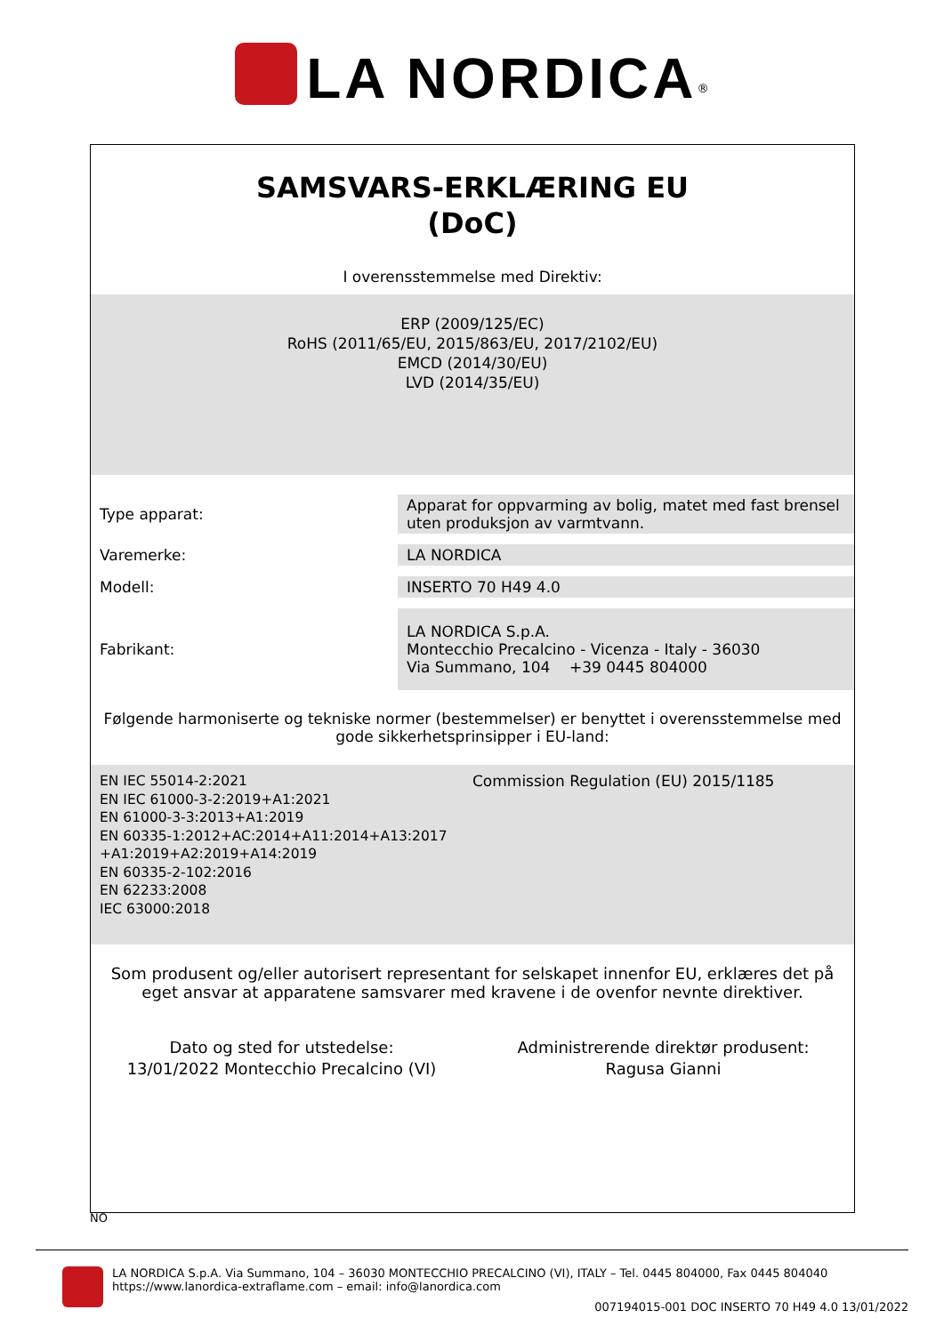LA NORDICA<sup>®</sup>
SAMSVARS-ERKLÆRING EU
(DoC)
I overensstemmelse med Direktiv:
ERP (2009/125/EC)
RoHS (2011/65/EU, 2015/863/EU, 2017/2102/EU)
EMCD (2014/30/EU)
LVD (2014/35/EU)
| Type apparat: | Apparat for oppvarming av bolig, matet med fast brensel uten produksjon av varmtvann. |
| Varemerke: | LA NORDICA |
| Modell: | INSERTO 70 H49 4.0 |
| Fabrikant: | LA NORDICA S.p.A. Montecchio Precalcino - Vicenza - Italy - 36030 Via Summano, 104 +39 0445 804000 |
Følgende harmoniserte og tekniske normer (bestemmelser) er benyttet i overensstemmelse med gode sikkerhetsprinsipper i EU-land:
EN IEC 55014-2:2021
EN IEC 61000-3-2:2019+A1:2021
EN 61000-3-3:2013+A1:2019
EN 60335-1:2012+AC:2014+A11:2014+A13:2017
+A1:2019+A2:2019+A14:2019
EN 60335-2-102:2016
EN 62233:2008
IEC 63000:2018
Commission Regulation (EU) 2015/1185
Som produsent og/eller autorisert representant for selskapet innenfor EU, erklæres det på eget ansvar at apparatene samsvarer med kravene i de ovenfor nevnte direktiver.
Dato og sted for utstedelse:
13/01/2022 Montecchio Precalcino (VI)
Administrerende direktør produsent:
Ragusa Gianni
NO
LA NORDICA S.p.A. Via Summano, 104 – 36030 MONTECCHIO PRECALCINO (VI), ITALY – Tel. 0445 804000, Fax 0445 804040
https://www.lanordica-extraflame.com – email: info@lanordica.com
007194015-001 DOC INSERTO 70 H49 4.0 13/01/2022